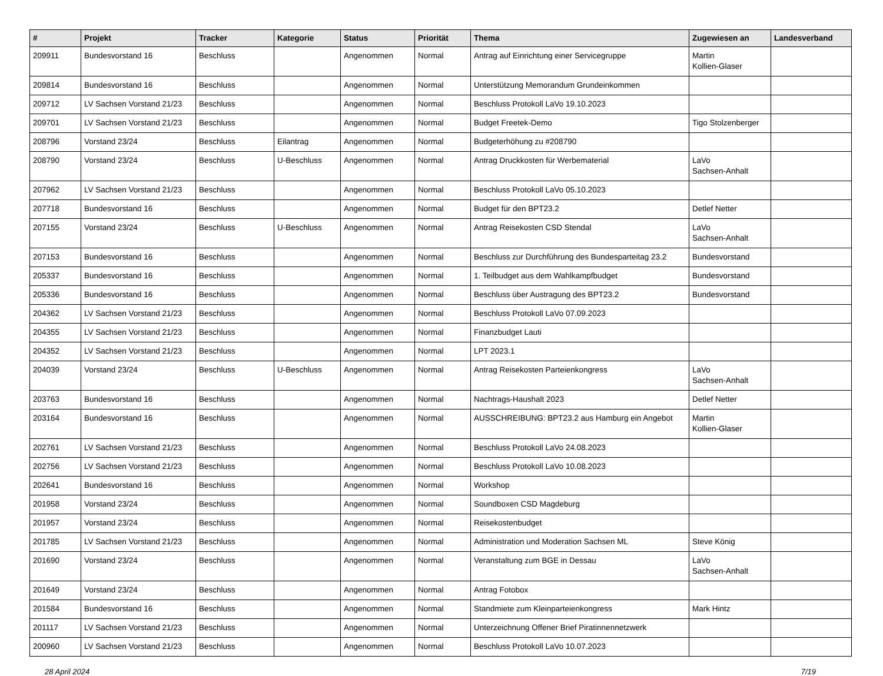| # | Projekt | Tracker | Kategorie | Status | Priorität | Thema | Zugewiesen an | Landesverband |
| --- | --- | --- | --- | --- | --- | --- | --- | --- |
| 209911 | Bundesvorstand 16 | Beschluss | | Angenommen | Normal | Antrag auf Einrichtung einer Servicegruppe | Martin Kollien-Glaser | |
| 209814 | Bundesvorstand 16 | Beschluss | | Angenommen | Normal | Unterstützung Memorandum Grundeinkommen | | |
| 209712 | LV Sachsen Vorstand 21/23 | Beschluss | | Angenommen | Normal | Beschluss Protokoll LaVo 19.10.2023 | | |
| 209701 | LV Sachsen Vorstand 21/23 | Beschluss | | Angenommen | Normal | Budget Freetek-Demo | Tigo Stolzenberger | |
| 208796 | Vorstand 23/24 | Beschluss | Eilantrag | Angenommen | Normal | Budgeterhöhung zu #208790 | | |
| 208790 | Vorstand 23/24 | Beschluss | U-Beschluss | Angenommen | Normal | Antrag Druckkosten für Werbematerial | LaVo Sachsen-Anhalt | |
| 207962 | LV Sachsen Vorstand 21/23 | Beschluss | | Angenommen | Normal | Beschluss Protokoll LaVo 05.10.2023 | | |
| 207718 | Bundesvorstand 16 | Beschluss | | Angenommen | Normal | Budget für den BPT23.2 | Detlef Netter | |
| 207155 | Vorstand 23/24 | Beschluss | U-Beschluss | Angenommen | Normal | Antrag Reisekosten CSD Stendal | LaVo Sachsen-Anhalt | |
| 207153 | Bundesvorstand 16 | Beschluss | | Angenommen | Normal | Beschluss zur Durchführung des Bundesparteitag 23.2 | Bundesvorstand | |
| 205337 | Bundesvorstand 16 | Beschluss | | Angenommen | Normal | 1. Teilbudget aus dem Wahlkampfbudget | Bundesvorstand | |
| 205336 | Bundesvorstand 16 | Beschluss | | Angenommen | Normal | Beschluss über Austragung des BPT23.2 | Bundesvorstand | |
| 204362 | LV Sachsen Vorstand 21/23 | Beschluss | | Angenommen | Normal | Beschluss Protokoll LaVo 07.09.2023 | | |
| 204355 | LV Sachsen Vorstand 21/23 | Beschluss | | Angenommen | Normal | Finanzbudget Lauti | | |
| 204352 | LV Sachsen Vorstand 21/23 | Beschluss | | Angenommen | Normal | LPT 2023.1 | | |
| 204039 | Vorstand 23/24 | Beschluss | U-Beschluss | Angenommen | Normal | Antrag Reisekosten Parteienkongress | LaVo Sachsen-Anhalt | |
| 203763 | Bundesvorstand 16 | Beschluss | | Angenommen | Normal | Nachtrags-Haushalt 2023 | Detlef Netter | |
| 203164 | Bundesvorstand 16 | Beschluss | | Angenommen | Normal | AUSSCHREIBUNG: BPT23.2 aus Hamburg ein Angebot | Martin Kollien-Glaser | |
| 202761 | LV Sachsen Vorstand 21/23 | Beschluss | | Angenommen | Normal | Beschluss Protokoll LaVo 24.08.2023 | | |
| 202756 | LV Sachsen Vorstand 21/23 | Beschluss | | Angenommen | Normal | Beschluss Protokoll LaVo 10.08.2023 | | |
| 202641 | Bundesvorstand 16 | Beschluss | | Angenommen | Normal | Workshop | | |
| 201958 | Vorstand 23/24 | Beschluss | | Angenommen | Normal | Soundboxen CSD Magdeburg | | |
| 201957 | Vorstand 23/24 | Beschluss | | Angenommen | Normal | Reisekostenbudget | | |
| 201785 | LV Sachsen Vorstand 21/23 | Beschluss | | Angenommen | Normal | Administration und Moderation Sachsen ML | Steve König | |
| 201690 | Vorstand 23/24 | Beschluss | | Angenommen | Normal | Veranstaltung zum BGE in Dessau | LaVo Sachsen-Anhalt | |
| 201649 | Vorstand 23/24 | Beschluss | | Angenommen | Normal | Antrag Fotobox | | |
| 201584 | Bundesvorstand 16 | Beschluss | | Angenommen | Normal | Standmiete zum Kleinparteienkongress | Mark Hintz | |
| 201117 | LV Sachsen Vorstand 21/23 | Beschluss | | Angenommen | Normal | Unterzeichnung Offener Brief Piratinnennetzwerk | | |
| 200960 | LV Sachsen Vorstand 21/23 | Beschluss | | Angenommen | Normal | Beschluss Protokoll LaVo 10.07.2023 | | |
28 April 2024 7/19